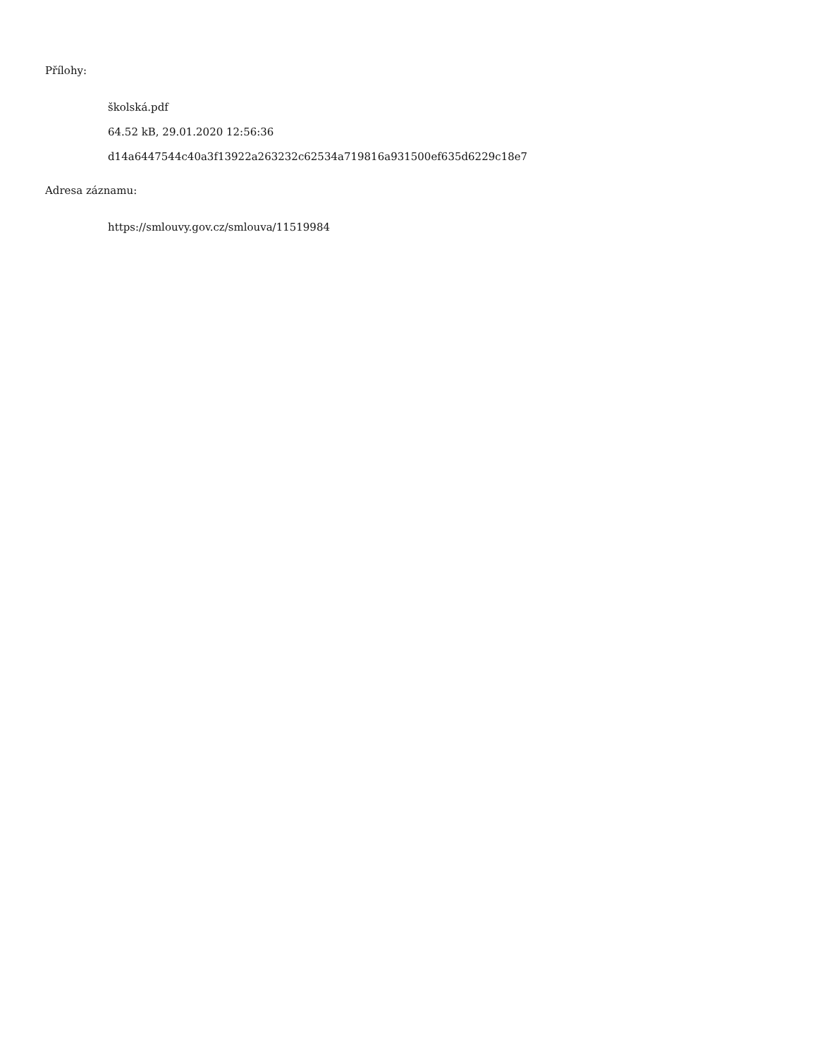Přílohy:
školská.pdf
64.52 kB, 29.01.2020 12:56:36
d14a6447544c40a3f13922a263232c62534a719816a931500ef635d6229c18e7
Adresa záznamu:
https://smlouvy.gov.cz/smlouva/11519984